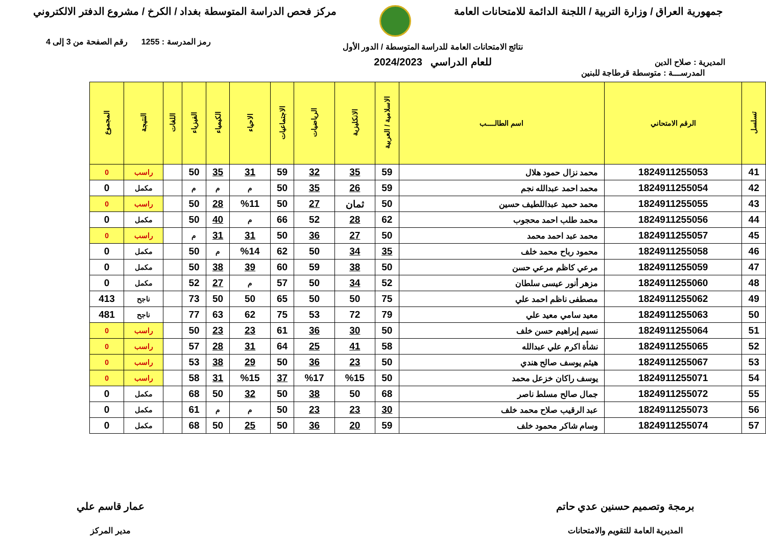جمهورية العراق / وزارة التربية / اللجنة الدائمة للامتحانات العامة
مركز فحص الدراسة المتوسطة بغداد / الكرخ / مشروع الدفتر الالكتروني
المديرية : صلاح الدين
نتائج الامتحانات العامة للدراسة المتوسطة / الدور الأول
للعام الدراسي 2024/2023
رمز المدرسة : 1255 رقم الصفحة من 3 إلى 4
المدرســـة : متوسطة قرطاجة للبنين
| تسلسل | الرقم الامتحاني | اسم الطالــــب | الاسلامية / العربية | الانكليزية | الرياضيات | الاجتماعيات | الاحياء | الكيمياء | الفيزياء | اللغات | النتيجة | المجموع |
| --- | --- | --- | --- | --- | --- | --- | --- | --- | --- | --- | --- | --- |
| 41 | 1824911255053 | محمد نزال حمود هلال | 59 | 35 | 32 | 59 | 31 | 35 | 50 | | راسب | 0 |
| 42 | 1824911255054 | محمد احمد عبدالله نجم | 59 | 26 | 35 | 50 | م | م | م | | مكمل | 0 |
| 43 | 1824911255055 | محمد حميد عبداللطيف حسين | 50 | ثمان | 27 | 50 | %11 | 28 | 50 | | راسب | 0 |
| 44 | 1824911255056 | محمد طلب احمد محجوب | 62 | 28 | 52 | 66 | م | 40 | 50 | | مكمل | 0 |
| 45 | 1824911255057 | محمد عبد احمد محمد | 50 | 27 | 36 | 50 | 31 | 31 | م | | راسب | 0 |
| 46 | 1824911255058 | محمود رباح محمد خلف | 35 | 34 | 50 | 62 | %14 | م | 50 | | مكمل | 0 |
| 47 | 1824911255059 | مرعي كاظم مرعي حسن | 50 | 38 | 59 | 60 | 39 | 38 | 50 | | مكمل | 0 |
| 48 | 1824911255060 | مزهر أنور عيسى سلطان | 52 | 34 | 50 | 57 | م | 27 | 52 | | مكمل | 0 |
| 49 | 1824911255062 | مصطفى ناظم احمد علي | 75 | 50 | 50 | 65 | 50 | 50 | 73 | | ناجح | 413 |
| 50 | 1824911255063 | معيد سامي معيد علي | 79 | 72 | 53 | 75 | 62 | 63 | 77 | | ناجح | 481 |
| 51 | 1824911255064 | نسيم إبراهيم حسن خلف | 50 | 30 | 36 | 61 | 23 | 23 | 50 | | راسب | 0 |
| 52 | 1824911255065 | نشأة اكرم علي عبدالله | 58 | 41 | 25 | 64 | 31 | 28 | 57 | | راسب | 0 |
| 53 | 1824911255067 | هيثم يوسف صالح هندي | 50 | 23 | 36 | 50 | 29 | 38 | 53 | | راسب | 0 |
| 54 | 1824911255071 | يوسف راكان خزعل محمد | 50 | %15 | %17 | 37 | %15 | 31 | 58 | | راسب | 0 |
| 55 | 1824911255072 | جمال صالح مسلط ناصر | 68 | 50 | 38 | 50 | 32 | 50 | 68 | | مكمل | 0 |
| 56 | 1824911255073 | عبد الرقيب صلاح محمد خلف | 30 | 23 | 23 | 50 | م | م | 61 | | مكمل | 0 |
| 57 | 1824911255074 | وسام شاكر محمود خلف | 59 | 20 | 36 | 50 | 25 | 50 | 68 | | مكمل | 0 |
برمجة وتصميم حسنين عدي حاتم
المديرية العامة للتقويم والامتحانات
عمار قاسم علي
مدير المركز